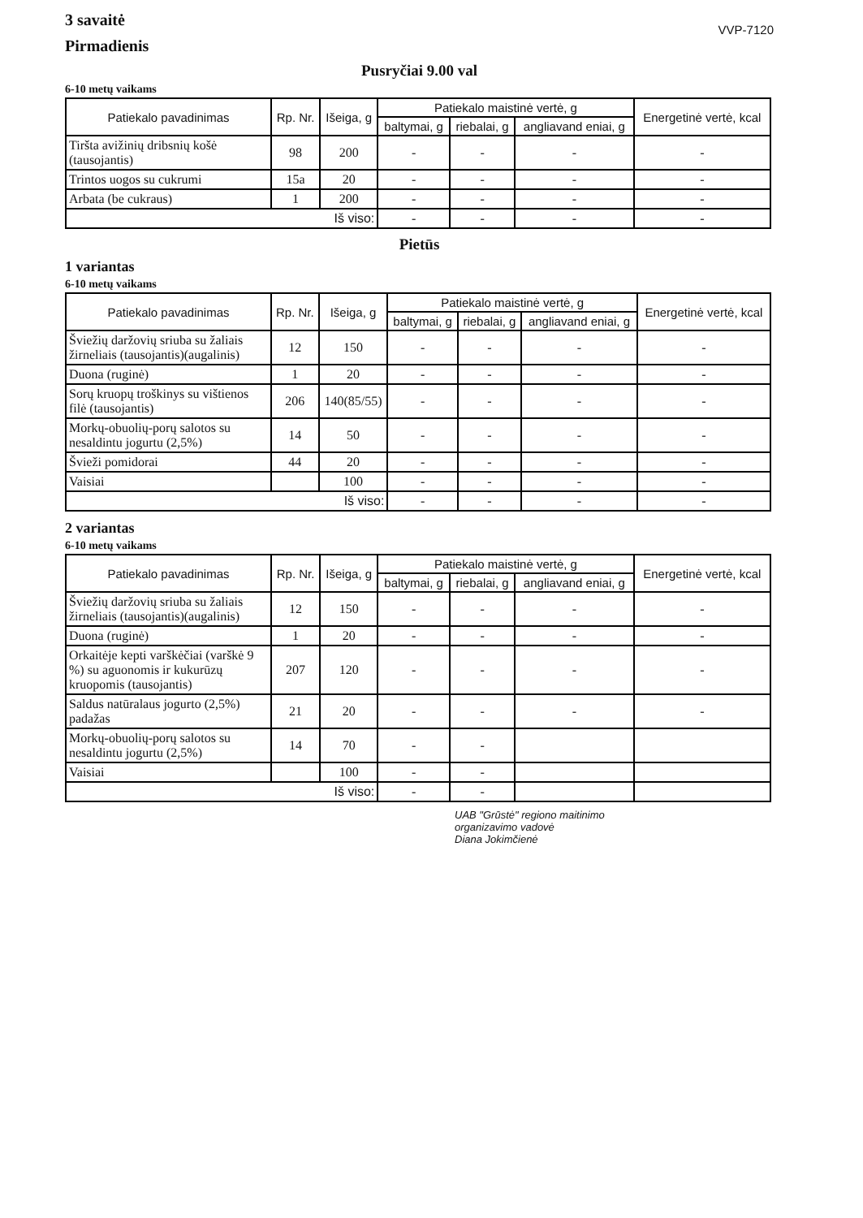3 savaitė
Pirmadienis
VVP-7120
Pusryčiai 9.00 val
6-10 metų vaikams
| Patiekalo pavadinimas | Rp. Nr. | Išeiga, g | Patiekalo maistinė vertė, g | | | Energetinė vertė, kcal |
| --- | --- | --- | --- | --- | --- | --- |
| | | | baltymai, g | riebalai, g | angliavand eniai, g | |
| Tiršta avižinių dribsnių košė (tausojantis) | 98 | 200 | - | - | - | - |
| Trintos uogos su cukrumi | 15a | 20 | - | - | - | - |
| Arbata (be cukraus) | 1 | 200 | - | - | - | - |
| Iš viso: | | | - | - | - | - |
Pietūs
1 variantas
6-10 metų vaikams
| Patiekalo pavadinimas | Rp. Nr. | Išeiga, g | Patiekalo maistinė vertė, g | | | Energetinė vertė, kcal |
| --- | --- | --- | --- | --- | --- | --- |
| | | | baltymai, g | riebalai, g | angliavand eniai, g | |
| Šviežių daržovių sriuba su žaliais žirneliais (tausojantis)(augalinis) | 12 | 150 | - | - | - | - |
| Duona (ruginė) | 1 | 20 | - | - | - | - |
| Sorų kruopų troškinys su vištienos filė (tausojantis) | 206 | 140(85/55) | - | - | - | - |
| Morkų-obuolių-porų salotos su nesaldintu jogurtu (2,5%) | 14 | 50 | - | - | - | - |
| Švieži pomidorai | 44 | 20 | - | - | - | - |
| Vaisiai | | 100 | - | - | - | - |
| Iš viso: | | | - | - | - | - |
2 variantas
6-10 metų vaikams
| Patiekalo pavadinimas | Rp. Nr. | Išeiga, g | Patiekalo maistinė vertė, g | | | Energetinė vertė, kcal |
| --- | --- | --- | --- | --- | --- | --- |
| | | | baltymai, g | riebalai, g | angliavand eniai, g | |
| Šviežių daržovių sriuba su žaliais žirneliais (tausojantis)(augalinis) | 12 | 150 | - | - | - | - |
| Duona (ruginė) | 1 | 20 | - | - | - | - |
| Orkaitėje kepti varškėčiai (varškė 9 %) su aguonomis ir kukurūzų kruopomis (tausojantis) | 207 | 120 | - | - | - | - |
| Saldus natūralaus jogurto (2,5%) padažas | 21 | 20 | - | - | - | - |
| Morkų-obuolių-porų salotos su nesaldintu jogurtu (2,5%) | 14 | 70 | - | - | | |
| Vaisiai | | 100 | - | - | | |
| Iš viso: | | | - | - | | |
UAB "Grūstė" regiono maitinimo
organizavimo vadovė
Diana Jokimčienė